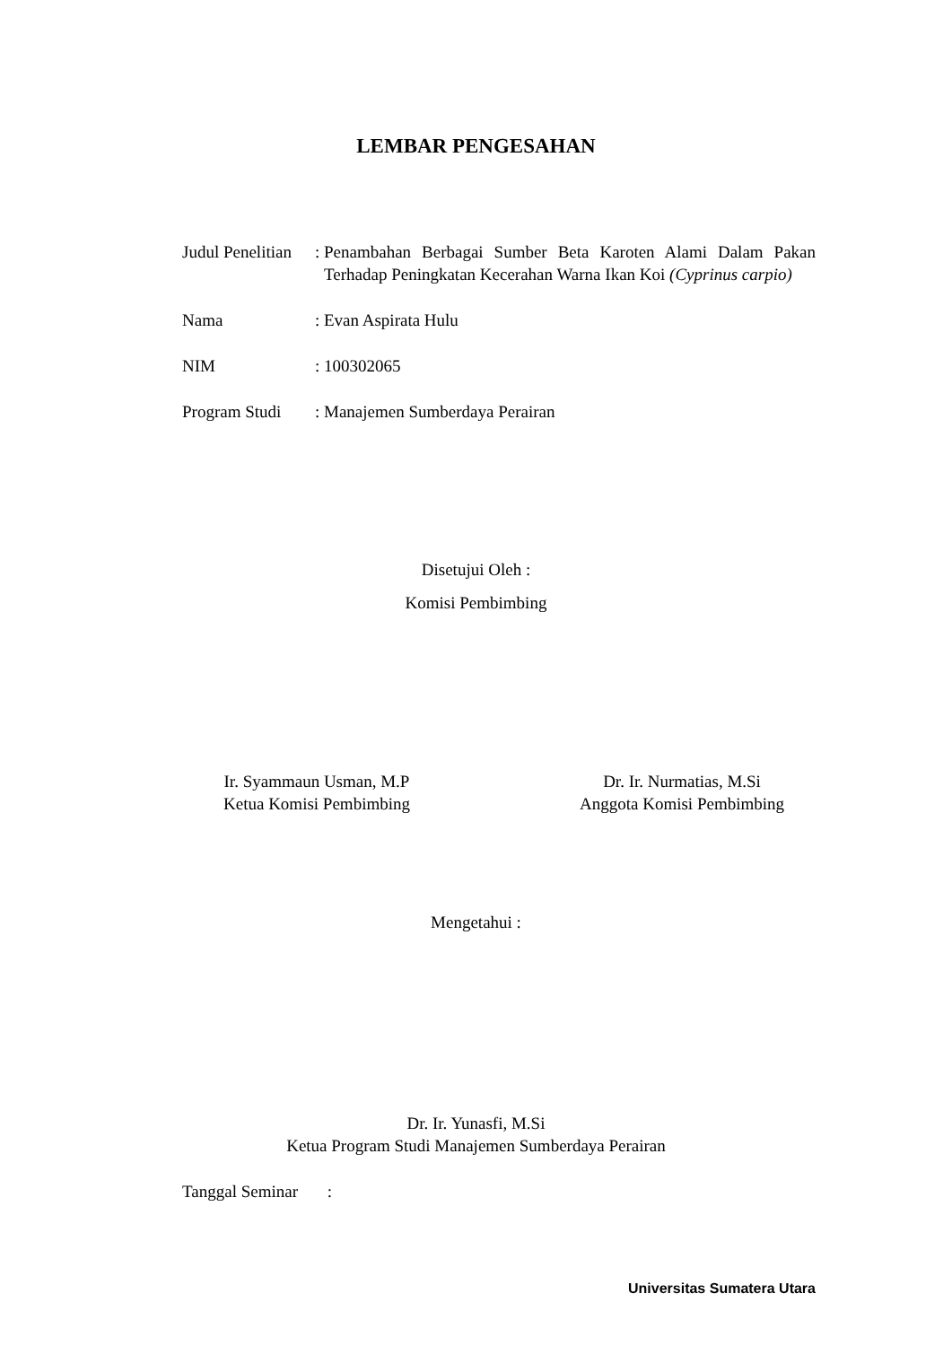LEMBAR PENGESAHAN
| Judul Penelitian | : | Penambahan Berbagai Sumber Beta Karoten Alami Dalam Pakan Terhadap Peningkatan Kecerahan Warna Ikan Koi (Cyprinus carpio) |
| Nama | : | Evan Aspirata Hulu |
| NIM | : | 100302065 |
| Program Studi | : | Manajemen Sumberdaya Perairan |
Disetujui Oleh :
Komisi Pembimbing
Ir. Syammaun Usman, M.P
Ketua Komisi Pembimbing
Dr. Ir. Nurmatias, M.Si
Anggota Komisi Pembimbing
Mengetahui :
Dr. Ir. Yunasfi, M.Si
Ketua Program Studi Manajemen Sumberdaya Perairan
Tanggal Seminar :
Universitas Sumatera Utara